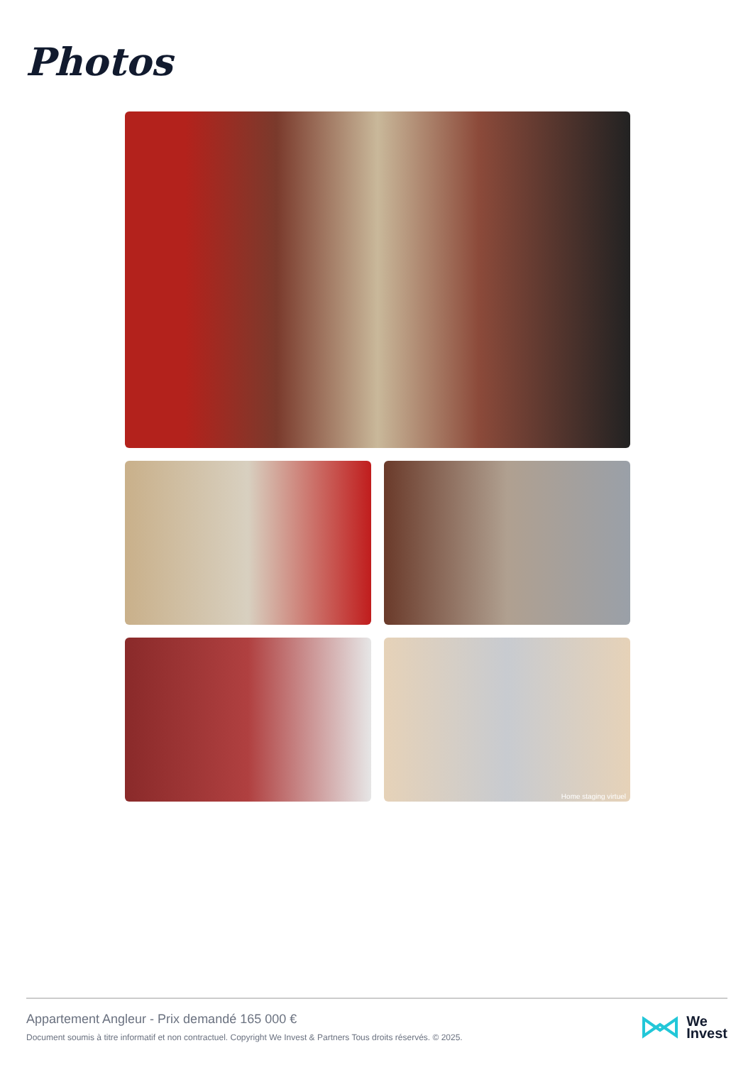Photos
Home staging virtuel
Appartement Angleur - Prix demandé 165 000 €
Document soumis à titre informatif et non contractuel. Copyright We Invest & Partners Tous droits réservés. © 2025.
We
Invest